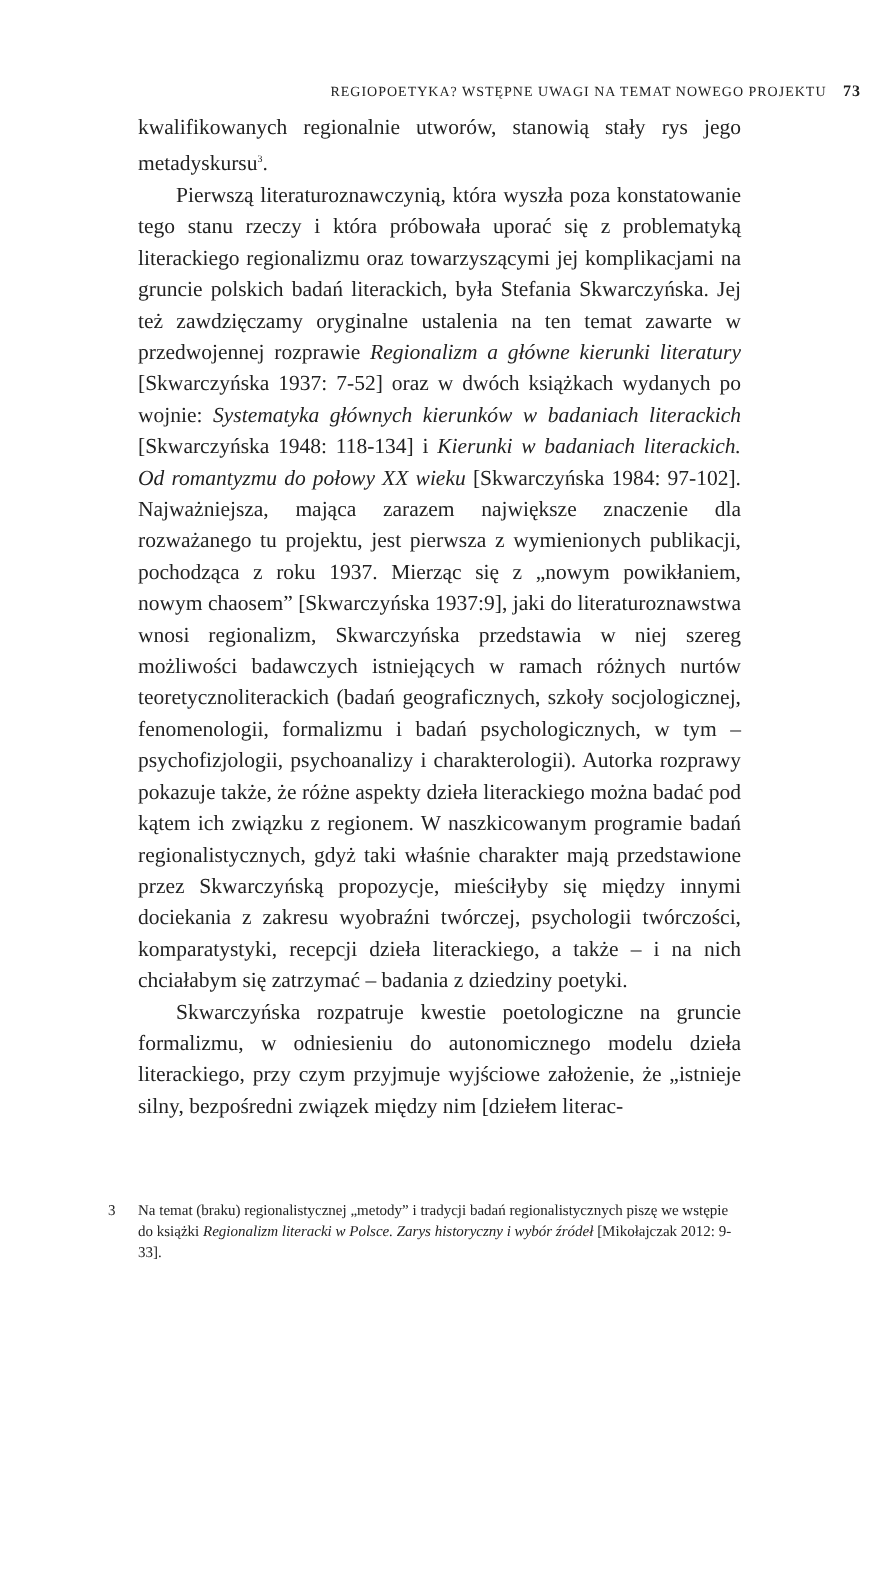REGIOPOETYKA? WSTĘPNE UWAGI NA TEMAT NOWEGO PROJEKTU 73
kwalifikowanych regionalnie utworów, stanowią stały rys jego metadyskursu<sup>3</sup>.
Pierwszą literaturoznawczynią, która wyszła poza konstatowanie tego stanu rzeczy i która próbowała uporać się z problematyką literackiego regionalizmu oraz towarzyszącymi jej komplikacjami na gruncie polskich badań literackich, była Stefania Skwarczyńska. Jej też zawdzięczamy oryginalne ustalenia na ten temat zawarte w przedwojennej rozprawie Regionalizm a główne kierunki literatury [Skwarczyńska 1937: 7-52] oraz w dwóch książkach wydanych po wojnie: Systematyka głównych kierunków w badaniach literackich [Skwarczyńska 1948: 118-134] i Kierunki w badaniach literackich. Od romantyzmu do połowy XX wieku [Skwarczyńska 1984: 97-102]. Najważniejsza, mająca zarazem największe znaczenie dla rozważanego tu projektu, jest pierwsza z wymienionych publikacji, pochodząca z roku 1937. Mierząc się z „nowym powikłaniem, nowym chaosem” [Skwarczyńska 1937:9], jaki do literaturoznawstwa wnosi regionalizm, Skwarczyńska przedstawia w niej szereg możliwości badawczych istniejących w ramach różnych nurtów teoretycznoliterackich (badań geograficznych, szkoły socjologicznej, fenomenologii, formalizmu i badań psychologicznych, w tym – psychofizjologii, psychoanalizy i charakterologii). Autorka rozprawy pokazuje także, że różne aspekty dzieła literackiego można badać pod kątem ich związku z regionem. W naszkicowanym programie badań regionalistycznych, gdyż taki właśnie charakter mają przedstawione przez Skwarczyńską propozycje, mieściłyby się między innymi dociekania z zakresu wyobraźni twórczej, psychologii twórczości, komparatystyki, recepcji dzieła literackiego, a także – i na nich chciałabym się zatrzymać – badania z dziedziny poetyki.
Skwarczyńska rozpatruje kwestie poetologiczne na gruncie formalizmu, w odniesieniu do autonomicznego modelu dzieła literackiego, przy czym przyjmuje wyjściowe założenie, że „istnieje silny, bezpośredni związek między nim [dziełem literac-
3 Na temat (braku) regionalistycznej „metody” i tradycji badań regionalistycznych piszę we wstępie do książki Regionalizm literacki w Polsce. Zarys historyczny i wybór źródeł [Mikołajczak 2012: 9-33].